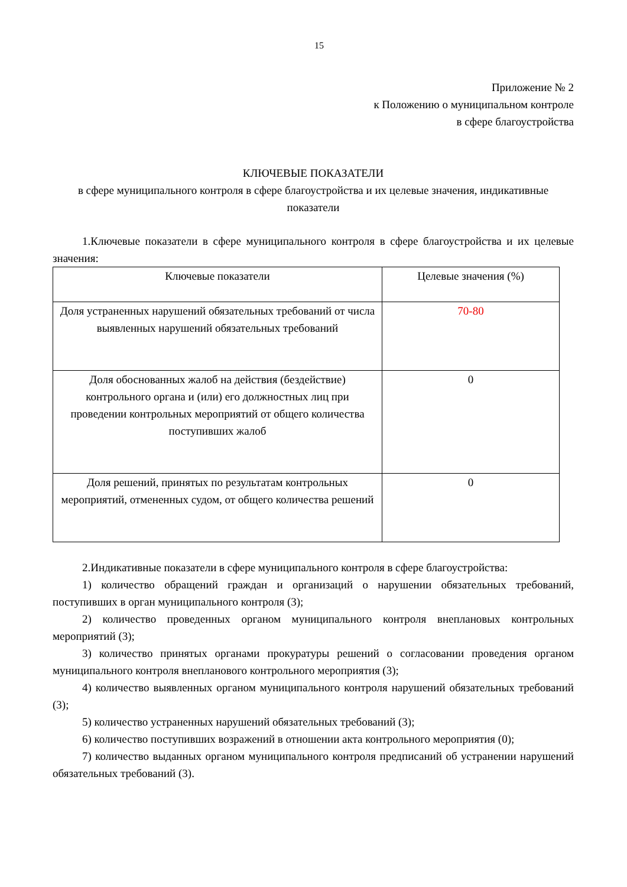15
Приложение № 2
к Положению о муниципальном контроле
в сфере благоустройства
КЛЮЧЕВЫЕ ПОКАЗАТЕЛИ
в сфере муниципального контроля в сфере благоустройства и их целевые значения, индикативные показатели
1.Ключевые показатели в сфере муниципального контроля в сфере благоустройства и их целевые значения:
| Ключевые показатели | Целевые значения (%) |
| Доля устраненных нарушений обязательных требований от числа выявленных нарушений обязательных требований | 70-80 |
| Доля обоснованных жалоб на действия (бездействие) контрольного органа и (или) его должностных лиц при проведении контрольных мероприятий от общего количества поступивших жалоб | 0 |
| Доля решений, принятых по результатам контрольных мероприятий, отмененных судом, от общего количества решений | 0 |
2.Индикативные показатели в сфере муниципального контроля в сфере благоустройства:
1) количество обращений граждан и организаций о нарушении обязательных требований, поступивших в орган муниципального контроля (3);
2) количество проведенных органом муниципального контроля внеплановых контрольных мероприятий (3);
3) количество принятых органами прокуратуры решений о согласовании проведения органом муниципального контроля внепланового контрольного мероприятия (3);
4) количество выявленных органом муниципального контроля нарушений обязательных требований (3);
5) количество устраненных нарушений обязательных требований (3);
6) количество поступивших возражений в отношении акта контрольного мероприятия (0);
7) количество выданных органом муниципального контроля предписаний об устранении нарушений обязательных требований (3).